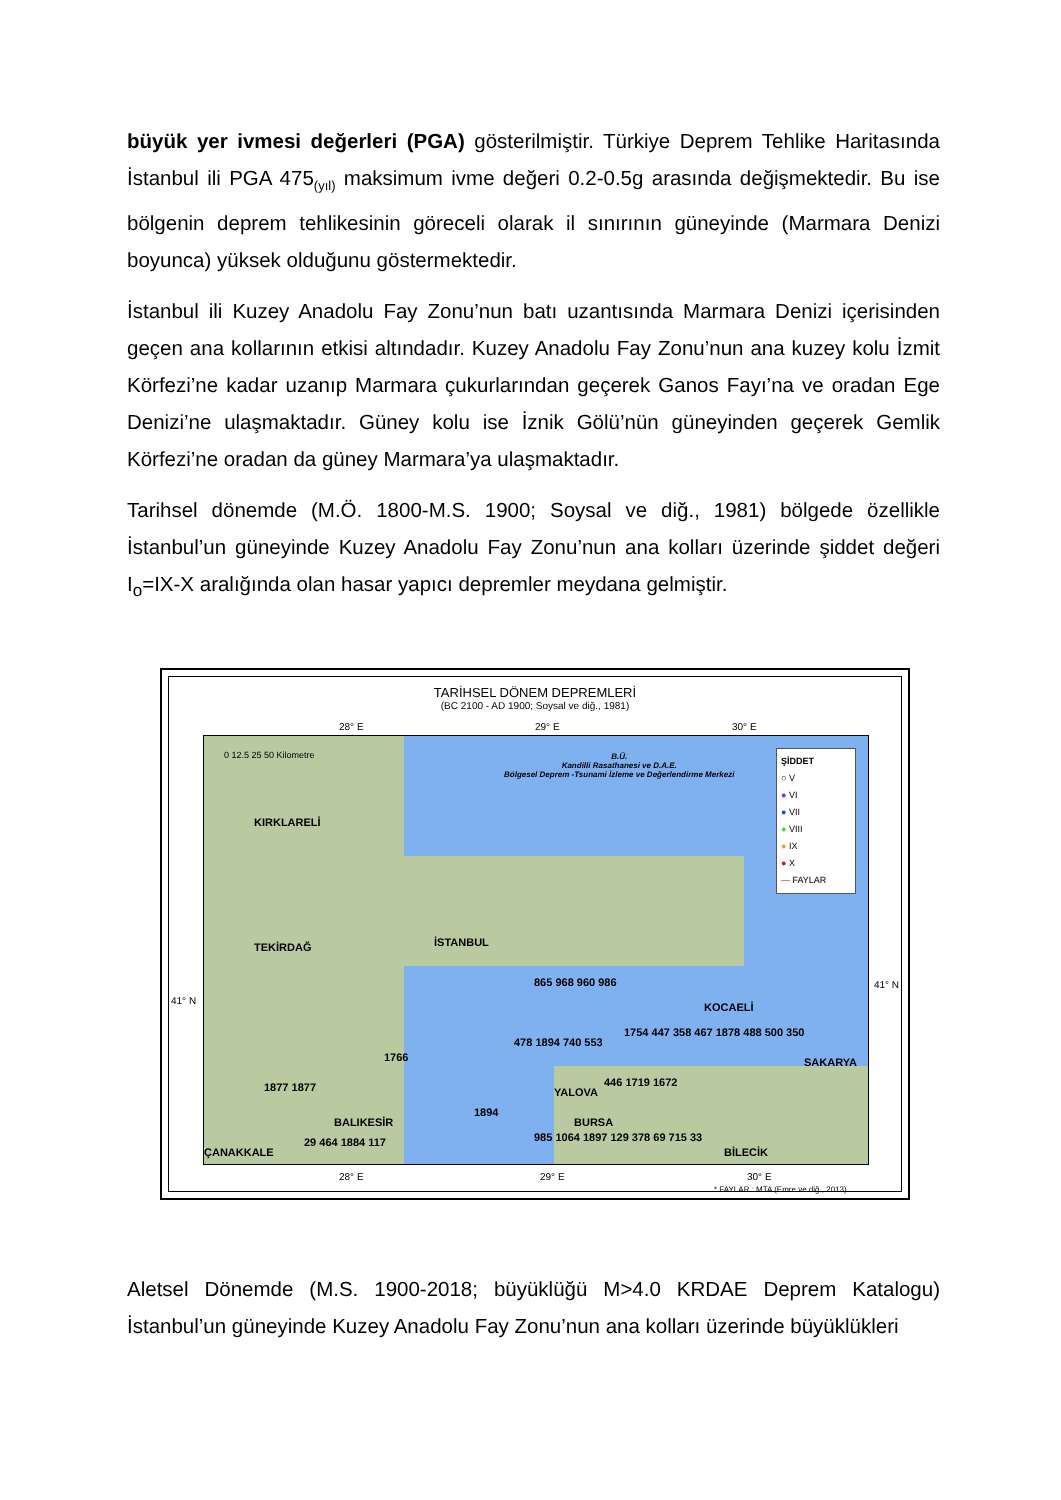büyük yer ivmesi değerleri (PGA) gösterilmiştir. Türkiye Deprem Tehlike Haritasında İstanbul ili PGA 475<sub>(yıl)</sub> maksimum ivme değeri 0.2-0.5g arasında değişmektedir. Bu ise bölgenin deprem tehlikesinin göreceli olarak il sınırının güneyinde (Marmara Denizi boyunca) yüksek olduğunu göstermektedir.
İstanbul ili Kuzey Anadolu Fay Zonu’nun batı uzantısında Marmara Denizi içerisinden geçen ana kollarının etkisi altındadır. Kuzey Anadolu Fay Zonu’nun ana kuzey kolu İzmit Körfezi’ne kadar uzanıp Marmara çukurlarından geçerek Ganos Fayı’na ve oradan Ege Denizi’ne ulaşmaktadır. Güney kolu ise İznik Gölü’nün güneyinden geçerek Gemlik Körfezi’ne oradan da güney Marmara’ya ulaşmaktadır.
Tarihsel dönemde (M.Ö. 1800-M.S. 1900; Soysal ve diğ., 1981) bölgede özellikle İstanbul’un güneyinde Kuzey Anadolu Fay Zonu’nun ana kolları üzerinde şiddet değeri I<sub>o</sub>=IX-X aralığında olan hasar yapıcı depremler meydana gelmiştir.
TARİHSEL DÖNEM DEPREMLERİ
(BC 2100 - AD 1900; Soysal ve diğ., 1981)
0 12.5 25 50 Kilometre
B.Ü.
Kandilli Rasathanesi ve D.A.E.
Bölgesel Deprem -Tsunami İzleme ve Değerlendirme Merkezi
KIRKLARELİ
TEKİRDAĞ İSTANBUL
KOCAELİ
YALOVA
BURSA
ÇANAKKALE
BALIKESİR
1766
865 968 960 986
478 1894 740 553
1894
1754 447 358 467 1878 488 500 350
446 1719 1672
1877 1877
29 464 1884 117
985 1064 1897 129 378 69 715 33
BİLECİK
SAKARYA
ŞİDDET
○ V
● VI
● VII
● VIII
● IX
● X
— FAYLAR
28° E 29° E 30° E
41° N
41° N
28° E 29° E 30° E
* FAYLAR : MTA (Emre ve diğ., 2013)
Aletsel Dönemde (M.S. 1900-2018; büyüklüğü M>4.0 KRDAE Deprem Katalogu) İstanbul’un güneyinde Kuzey Anadolu Fay Zonu’nun ana kolları üzerinde büyüklükleri